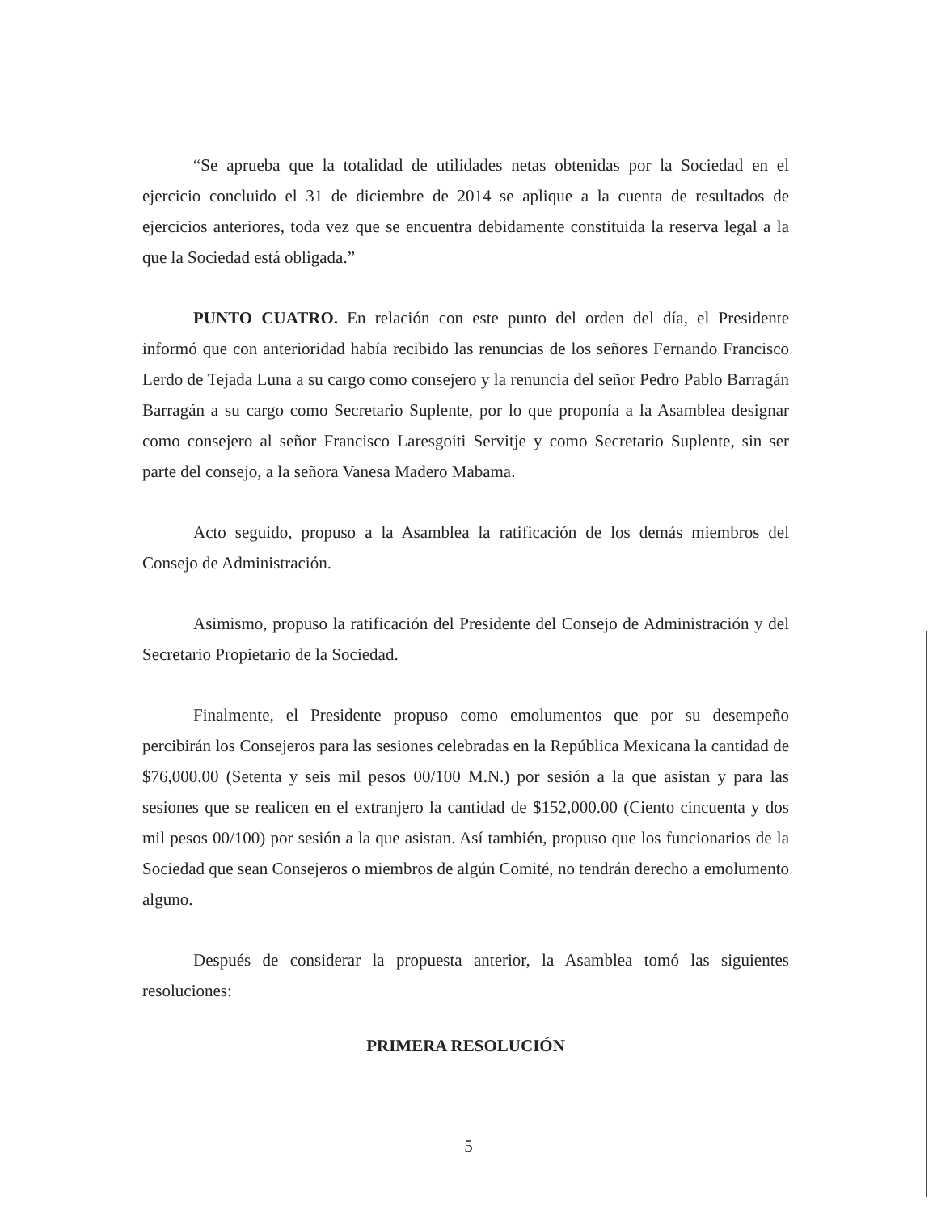“Se aprueba que la totalidad de utilidades netas obtenidas por la Sociedad en el ejercicio concluido el 31 de diciembre de 2014 se aplique a la cuenta de resultados de ejercicios anteriores, toda vez que se encuentra debidamente constituida la reserva legal a la que la Sociedad está obligada.”
PUNTO CUATRO. En relación con este punto del orden del día, el Presidente informó que con anterioridad había recibido las renuncias de los señores Fernando Francisco Lerdo de Tejada Luna a su cargo como consejero y la renuncia del señor Pedro Pablo Barragán Barragán a su cargo como Secretario Suplente, por lo que proponía a la Asamblea designar como consejero al señor Francisco Laresgoiti Servitje y como Secretario Suplente, sin ser parte del consejo, a la señora Vanesa Madero Mabama.
Acto seguido, propuso a la Asamblea la ratificación de los demás miembros del Consejo de Administración.
Asimismo, propuso la ratificación del Presidente del Consejo de Administración y del Secretario Propietario de la Sociedad.
Finalmente, el Presidente propuso como emolumentos que por su desempeño percibirán los Consejeros para las sesiones celebradas en la República Mexicana la cantidad de $76,000.00 (Setenta y seis mil pesos 00/100 M.N.) por sesión a la que asistan y para las sesiones que se realicen en el extranjero la cantidad de $152,000.00 (Ciento cincuenta y dos mil pesos 00/100) por sesión a la que asistan. Así también, propuso que los funcionarios de la Sociedad que sean Consejeros o miembros de algún Comité, no tendrán derecho a emolumento alguno.
Después de considerar la propuesta anterior, la Asamblea tomó las siguientes resoluciones:
PRIMERA RESOLUCIÓN
5